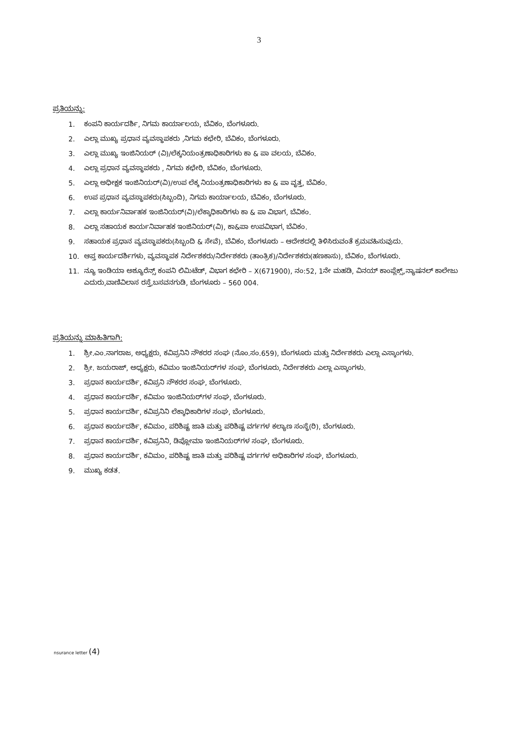3
ಪ್ರತಿಯನ್ನು:
1. ಕಂಪನಿ ಕಾರ್ಯದರ್ಶಿ, ನಿಗಮ ಕಾರ್ಯಾಲಯ, ಬೆವಿಕಂ, ಬೆಂಗಳೂರು.
2. ಎಲ್ಲಾ ಮುಖ್ಯ ಪ್ರಧಾನ ವ್ಯವಸ್ಥಾಪಕರು ,ನಿಗಮ ಕಛೇರಿ, ಬೆವಿಕಂ, ಬೆಂಗಳೂರು.
3. ಎಲ್ಲಾ ಮುಖ್ಯ ಇಂಜಿನಿಯರ್ (ವಿ)/ಲೆಕ್ಕನಿಯಂತ್ರಣಾಧಿಕಾರಿಗಳು ಕಾ & ಪಾ ವಲಯ, ಬೆವಿಕಂ.
4. ಎಲ್ಲಾ ಪ್ರಧಾನ ವ್ಯವಸ್ಥಾಪಕರು , ನಿಗಮ ಕಛೇರಿ, ಬೆವಿಕಂ, ಬೆಂಗಳೂರು.
5. ಎಲ್ಲಾ ಅಧೀಕ್ಷಕ ಇಂಜಿನಿಯರ್(ವಿ)/ಉಪ ಲೆಕ್ಕ ನಿಯಂತ್ರಣಾಧಿಕಾರಿಗಳು ಕಾ & ಪಾ ವೃತ್ತ, ಬೆವಿಕಂ.
6. ಉಪ ಪ್ರಧಾನ ವ್ಯವಸ್ಥಾಪಕರು(ಸಿಬ್ಬಂದಿ), ನಿಗಮ ಕಾರ್ಯಾಲಯ, ಬೆವಿಕಂ, ಬೆಂಗಳೂರು.
7. ಎಲ್ಲಾ ಕಾರ್ಯನಿರ್ವಾಹಕ ಇಂಜಿನಿಯರ್(ವಿ)/ಲೆಕ್ಕಾಧಿಕಾರಿಗಳು ಕಾ & ಪಾ ವಿಭಾಗ, ಬೆವಿಕಂ.
8. ಎಲ್ಲಾ ಸಹಾಯಕ ಕಾರ್ಯನಿರ್ವಾಹಕ ಇಂಜಿನಿಯರ್(ವಿ), ಕಾ&ಪಾ ಉಪವಿಭಾಗ, ಬೆವಿಕಂ.
9. ಸಹಾಯಕ ಪ್ರಧಾನ ವ್ಯವಸ್ಥಾಪಕರು(ಸಿಬ್ಬಂದಿ & ಸೇವೆ), ಬೆವಿಕಂ, ಬೆಂಗಳೂರು – ಆದೇಶದಲ್ಲಿ ತಿಳಿಸಿರುವಂತೆ ಕ್ರಮವಹಿಸುವುದು.
10. ಆಪ್ತ ಕಾರ್ಯದರ್ಶಿಗಳು, ವ್ಯವಸ್ಥಾಪಕ ನಿರ್ದೇಶಕರು/ನಿರ್ದೇಶಕರು (ತಾಂತ್ರಿಕ)/ನಿರ್ದೇಶಕರು(ಹಣಕಾಸು), ಬೆವಿಕಂ, ಬೆಂಗಳೂರು.
11. ನ್ಯೂ ಇಂಡಿಯಾ ಅಶ್ಯೂರೆನ್ಸ್ ಕಂಪನಿ ಲಿಮಿಟೆಡ್, ವಿಭಾಗ ಕಛೇರಿ – X(671900), ನಂ:52, 1ನೇ ಮಹಡಿ, ವಿನಯ್ ಕಾಂಪ್ಲೆಕ್ಸ್,ನ್ಯಾಷನಲ್ ಕಾಲೇಜು ಎದುರು,ವಾಣಿವಿಲಾಸ ರಸ್ತೆ,ಬಸವನಗುಡಿ, ಬೆಂಗಳೂರು – 560 004.
ಪ್ರತಿಯನ್ನು ಮಾಹಿತಿಗಾಗಿ:
1. ಶ್ರೀ.ಎಂ.ನಾಗರಾಜ, ಅಧ್ಯಕ್ಷರು, ಕವಿಪ್ರನಿನಿ ನೌಕರರ ಸಂಘ (ನೊಂ.ಸಂ.659), ಬೆಂಗಳೂರು ಮತ್ತು ನಿರ್ದೇಶಕರು ಎಲ್ಲಾ ಎಸ್ಕಾಂಗಳು.
2. ಶ್ರೀ. ಜಯರಾಜ್, ಅಧ್ಯಕ್ಷರು, ಕವಿಮಂ ಇಂಜಿನಿಯರ್‌ಗಳ ಸಂಘ, ಬೆಂಗಳೂರು, ನಿರ್ದೇಶಕರು ಎಲ್ಲಾ ಎಸ್ಕಾಂಗಳು.
3. ಪ್ರಧಾನ ಕಾರ್ಯದರ್ಶಿ, ಕವಿಪ್ರನಿ ನೌಕರರ ಸಂಘ, ಬೆಂಗಳೂರು.
4. ಪ್ರಧಾನ ಕಾರ್ಯದರ್ಶಿ, ಕವಿಮಂ ಇಂಜಿನಿಯರ್‌ಗಳ ಸಂಘ, ಬೆಂಗಳೂರು.
5. ಪ್ರಧಾನ ಕಾರ್ಯದರ್ಶಿ, ಕವಿಪ್ರನಿನಿ ಲೆಕ್ಕಾಧಿಕಾರಿಗಳ ಸಂಘ, ಬೆಂಗಳೂರು.
6. ಪ್ರಧಾನ ಕಾರ್ಯದರ್ಶಿ, ಕವಿಮಂ, ಪರಿಶಿಷ್ಟ ಜಾತಿ ಮತ್ತು ಪರಿಶಿಷ್ಟ ವರ್ಗಗಳ ಕಲ್ಯಾಣ ಸಂಸ್ಥೆ(ರಿ), ಬೆಂಗಳೂರು.
7. ಪ್ರಧಾನ ಕಾರ್ಯದರ್ಶಿ, ಕವಿಪ್ರನಿನಿ, ಡಿಪ್ಲೋಮಾ ಇಂಜಿನಿಯರ್‌ಗಳ ಸಂಘ, ಬೆಂಗಳೂರು.
8. ಪ್ರಧಾನ ಕಾರ್ಯದರ್ಶಿ, ಕವಿಮಂ, ಪರಿಶಿಷ್ಟ ಜಾತಿ ಮತ್ತು ಪರಿಶಿಷ್ಟ ವರ್ಗಗಳ ಅಧಿಕಾರಿಗಳ ಸಂಘ, ಬೆಂಗಳೂರು.
9. ಮುಖ್ಯ ಕಡತ.
nsurance letter (4)